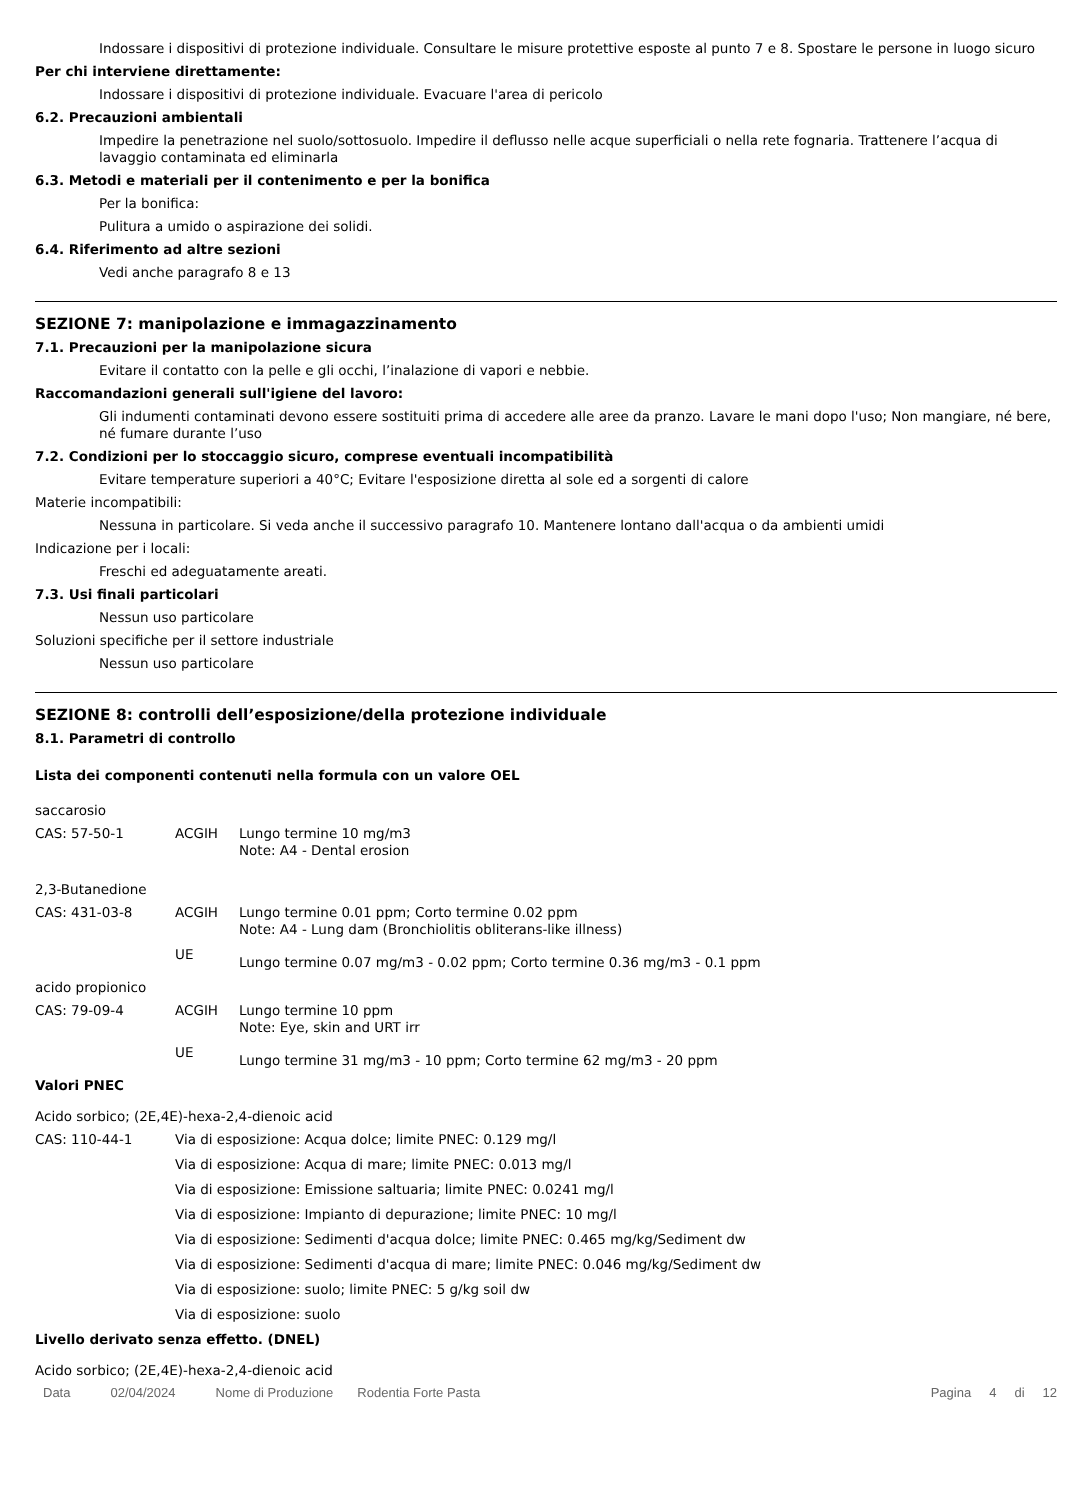Indossare i dispositivi di protezione individuale. Consultare le misure protettive esposte al punto 7 e 8. Spostare le persone in luogo sicuro
Per chi interviene direttamente:
Indossare i dispositivi di protezione individuale. Evacuare l'area di pericolo
6.2. Precauzioni ambientali
Impedire la penetrazione nel suolo/sottosuolo. Impedire il deflusso nelle acque superficiali o nella rete fognaria. Trattenere l’acqua di lavaggio contaminata ed eliminarla
6.3. Metodi e materiali per il contenimento e per la bonifica
Per la bonifica:
Pulitura a umido o aspirazione dei solidi.
6.4. Riferimento ad altre sezioni
Vedi anche paragrafo 8 e 13
SEZIONE 7: manipolazione e immagazzinamento
7.1. Precauzioni per la manipolazione sicura
Evitare il contatto con la pelle e gli occhi, l’inalazione di vapori e nebbie.
Raccomandazioni generali sull'igiene del lavoro:
Gli indumenti contaminati devono essere sostituiti prima di accedere alle aree da pranzo. Lavare le mani dopo l'uso; Non mangiare, né bere, né fumare durante l’uso
7.2. Condizioni per lo stoccaggio sicuro, comprese eventuali incompatibilità
Evitare temperature superiori a 40°C; Evitare l'esposizione diretta al sole ed a sorgenti di calore
Materie incompatibili:
Nessuna in particolare. Si veda anche il successivo paragrafo 10. Mantenere lontano dall'acqua o da ambienti umidi
Indicazione per i locali:
Freschi ed adeguatamente areati.
7.3. Usi finali particolari
Nessun uso particolare
Soluzioni specifiche per il settore industriale
Nessun uso particolare
SEZIONE 8: controlli dell’esposizione/della protezione individuale
8.1. Parametri di controllo
Lista dei componenti contenuti nella formula con un valore OEL
saccarosio
| CAS: 57-50-1 | ACGIH | Lungo termine 10 mg/m3 Note: A4 - Dental erosion |
2,3-Butanedione
| CAS: 431-03-8 | ACGIH | Lungo termine 0.01 ppm; Corto termine 0.02 ppm Note: A4 - Lung dam (Bronchiolitis obliterans-like illness) |
| | UE | Lungo termine 0.07 mg/m3 - 0.02 ppm; Corto termine 0.36 mg/m3 - 0.1 ppm |
acido propionico
| CAS: 79-09-4 | ACGIH | Lungo termine 10 ppm Note: Eye, skin and URT irr |
| | UE | Lungo termine 31 mg/m3 - 10 ppm; Corto termine 62 mg/m3 - 20 ppm |
Valori PNEC
Acido sorbico; (2E,4E)-hexa-2,4-dienoic acid
| CAS: 110-44-1 | Via di esposizione: Acqua dolce; limite PNEC: 0.129 mg/l |
| | Via di esposizione: Acqua di mare; limite PNEC: 0.013 mg/l |
| | Via di esposizione: Emissione saltuaria; limite PNEC: 0.0241 mg/l |
| | Via di esposizione: Impianto di depurazione; limite PNEC: 10 mg/l |
| | Via di esposizione: Sedimenti d'acqua dolce; limite PNEC: 0.465 mg/kg/Sediment dw |
| | Via di esposizione: Sedimenti d'acqua di mare; limite PNEC: 0.046 mg/kg/Sediment dw |
| | Via di esposizione: suolo; limite PNEC: 5 g/kg soil dw |
| | Via di esposizione: suolo |
Livello derivato senza effetto. (DNEL)
Acido sorbico; (2E,4E)-hexa-2,4-dienoic acid
Data 02/04/2024 Nome di Produzione Rodentia Forte Pasta Pagina 4 di 12